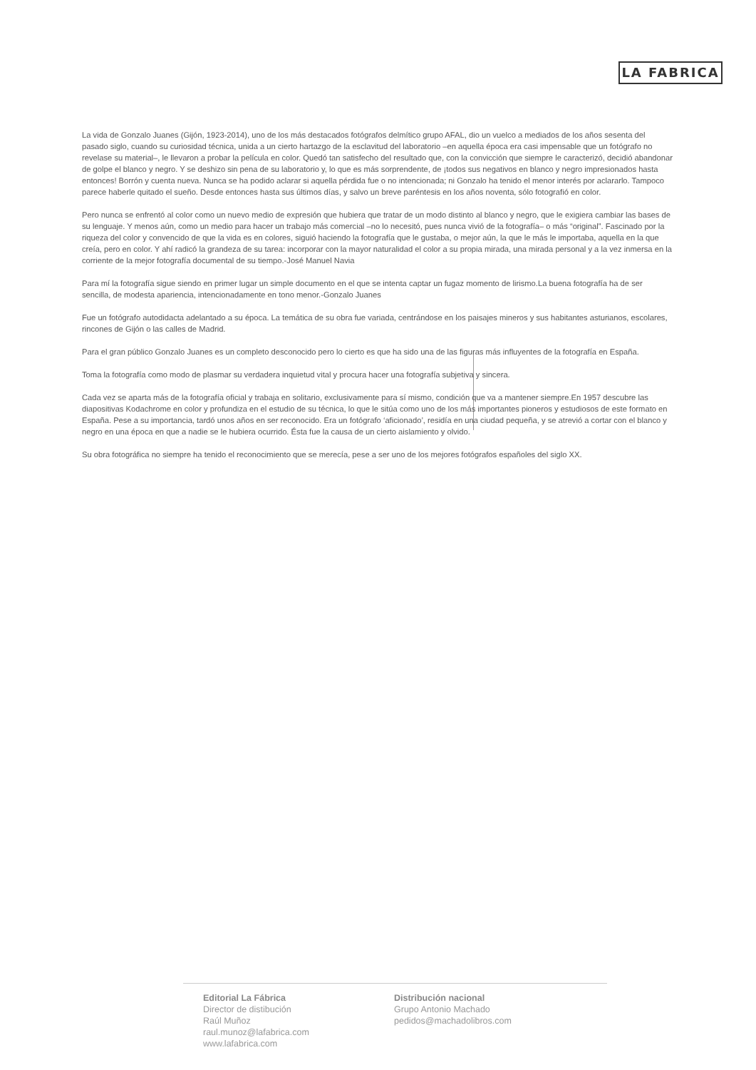LA FABRICA
La vida de Gonzalo Juanes (Gijón, 1923-2014), uno de los más destacados fotógrafos delmítico grupo AFAL, dio un vuelco a mediados de los años sesenta del pasado siglo, cuando su curiosidad técnica, unida a un cierto hartazgo de la esclavitud del laboratorio –en aquella época era casi impensable que un fotógrafo no revelase su material–, le llevaron a probar la película en color. Quedó tan satisfecho del resultado que, con la convicción que siempre le caracterizó, decidió abandonar de golpe el blanco y negro. Y se deshizo sin pena de su laboratorio y, lo que es más sorprendente, de ¡todos sus negativos en blanco y negro impresionados hasta entonces! Borrón y cuenta nueva. Nunca se ha podido aclarar si aquella pérdida fue o no intencionada; ni Gonzalo ha tenido el menor interés por aclararlo. Tampoco parece haberle quitado el sueño. Desde entonces hasta sus últimos días, y salvo un breve paréntesis en los años noventa, sólo fotografió en color.
Pero nunca se enfrentó al color como un nuevo medio de expresión que hubiera que tratar de un modo distinto al blanco y negro, que le exigiera cambiar las bases de su lenguaje. Y menos aún, como un medio para hacer un trabajo más comercial –no lo necesitó, pues nunca vivió de la fotografía– o más “original”. Fascinado por la riqueza del color y convencido de que la vida es en colores, siguió haciendo la fotografía que le gustaba, o mejor aún, la que le más le importaba, aquella en la que creía, pero en color. Y ahí radicó la grandeza de su tarea: incorporar con la mayor naturalidad el color a su propia mirada, una mirada personal y a la vez inmersa en la corriente de la mejor fotografía documental de su tiempo.-José Manuel Navia
Para mí la fotografía sigue siendo en primer lugar un simple documento en el que se intenta captar un fugaz momento de lirismo.La buena fotografía ha de ser sencilla, de modesta apariencia, intencionadamente en tono menor.-Gonzalo Juanes
Fue un fotógrafo autodidacta adelantado a su época. La temática de su obra fue variada, centrándose en los paisajes mineros y sus habitantes asturianos, escolares, rincones de Gijón o las calles de Madrid.
Para el gran público Gonzalo Juanes es un completo desconocido pero lo cierto es que ha sido una de las figuras más influyentes de la fotografía en España.
Toma la fotografía como modo de plasmar su verdadera inquietud vital y procura hacer una fotografía subjetiva y sincera.
Cada vez se aparta más de la fotografía oficial y trabaja en solitario, exclusivamente para sí mismo, condición que va a mantener siempre.En 1957 descubre las diapositivas Kodachrome en color y profundiza en el estudio de su técnica, lo que le sitúa como uno de los más importantes pioneros y estudiosos de este formato en España. Pese a su importancia, tardó unos años en ser reconocido. Era un fotógrafo ‘aficionado’, residía en una ciudad pequeña, y se atrevió a cortar con el blanco y negro en una época en que a nadie se le hubiera ocurrido. Ésta fue la causa de un cierto aislamiento y olvido.
Su obra fotográfica no siempre ha tenido el reconocimiento que se merecía, pese a ser uno de los mejores fotógrafos españoles del siglo XX.
Editorial La Fábrica
Director de distibución
Raúl Muñoz
raul.munoz@lafabrica.com
www.lafabrica.com
Distribución nacional
Grupo Antonio Machado
pedidos@machadolibros.com